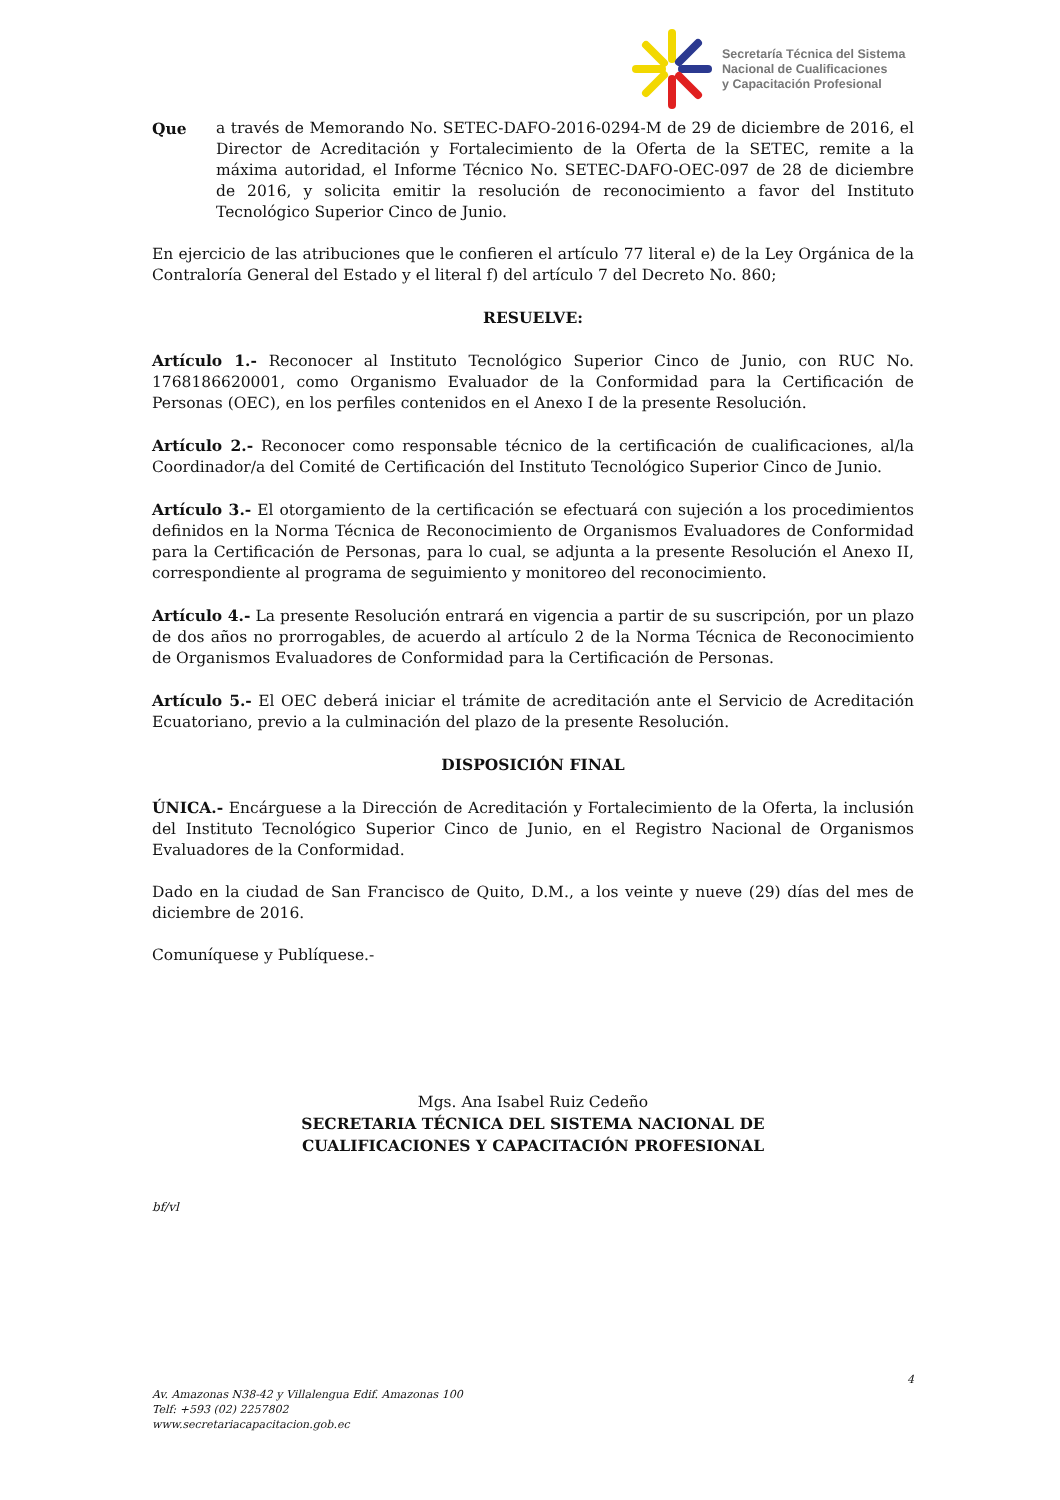Secretaría Técnica del Sistema
Nacional de Cualificaciones
y Capacitación Profesional
Que a través de Memorando No. SETEC-DAFO-2016-0294-M de 29 de diciembre de 2016, el Director de Acreditación y Fortalecimiento de la Oferta de la SETEC, remite a la máxima autoridad, el Informe Técnico No. SETEC-DAFO-OEC-097 de 28 de diciembre de 2016, y solicita emitir la resolución de reconocimiento a favor del Instituto Tecnológico Superior Cinco de Junio.
En ejercicio de las atribuciones que le confieren el artículo 77 literal e) de la Ley Orgánica de la Contraloría General del Estado y el literal f) del artículo 7 del Decreto No. 860;
RESUELVE:
Artículo 1.- Reconocer al Instituto Tecnológico Superior Cinco de Junio, con RUC No. 1768186620001, como Organismo Evaluador de la Conformidad para la Certificación de Personas (OEC), en los perfiles contenidos en el Anexo I de la presente Resolución.
Artículo 2.- Reconocer como responsable técnico de la certificación de cualificaciones, al/la Coordinador/a del Comité de Certificación del Instituto Tecnológico Superior Cinco de Junio.
Artículo 3.- El otorgamiento de la certificación se efectuará con sujeción a los procedimientos definidos en la Norma Técnica de Reconocimiento de Organismos Evaluadores de Conformidad para la Certificación de Personas, para lo cual, se adjunta a la presente Resolución el Anexo II, correspondiente al programa de seguimiento y monitoreo del reconocimiento.
Artículo 4.- La presente Resolución entrará en vigencia a partir de su suscripción, por un plazo de dos años no prorrogables, de acuerdo al artículo 2 de la Norma Técnica de Reconocimiento de Organismos Evaluadores de Conformidad para la Certificación de Personas.
Artículo 5.- El OEC deberá iniciar el trámite de acreditación ante el Servicio de Acreditación Ecuatoriano, previo a la culminación del plazo de la presente Resolución.
DISPOSICIÓN FINAL
ÚNICA.- Encárguese a la Dirección de Acreditación y Fortalecimiento de la Oferta, la inclusión del Instituto Tecnológico Superior Cinco de Junio, en el Registro Nacional de Organismos Evaluadores de la Conformidad.
Dado en la ciudad de San Francisco de Quito, D.M., a los veinte y nueve (29) días del mes de diciembre de 2016.
Comuníquese y Publíquese.-
Mgs. Ana Isabel Ruiz Cedeño
SECRETARIA TÉCNICA DEL SISTEMA NACIONAL DE
CUALIFICACIONES Y CAPACITACIÓN PROFESIONAL
bf/vl
4
Av. Amazonas N38-42 y Villalengua Edif. Amazonas 100
Telf: +593 (02) 2257802
www.secretariacapacitacion.gob.ec